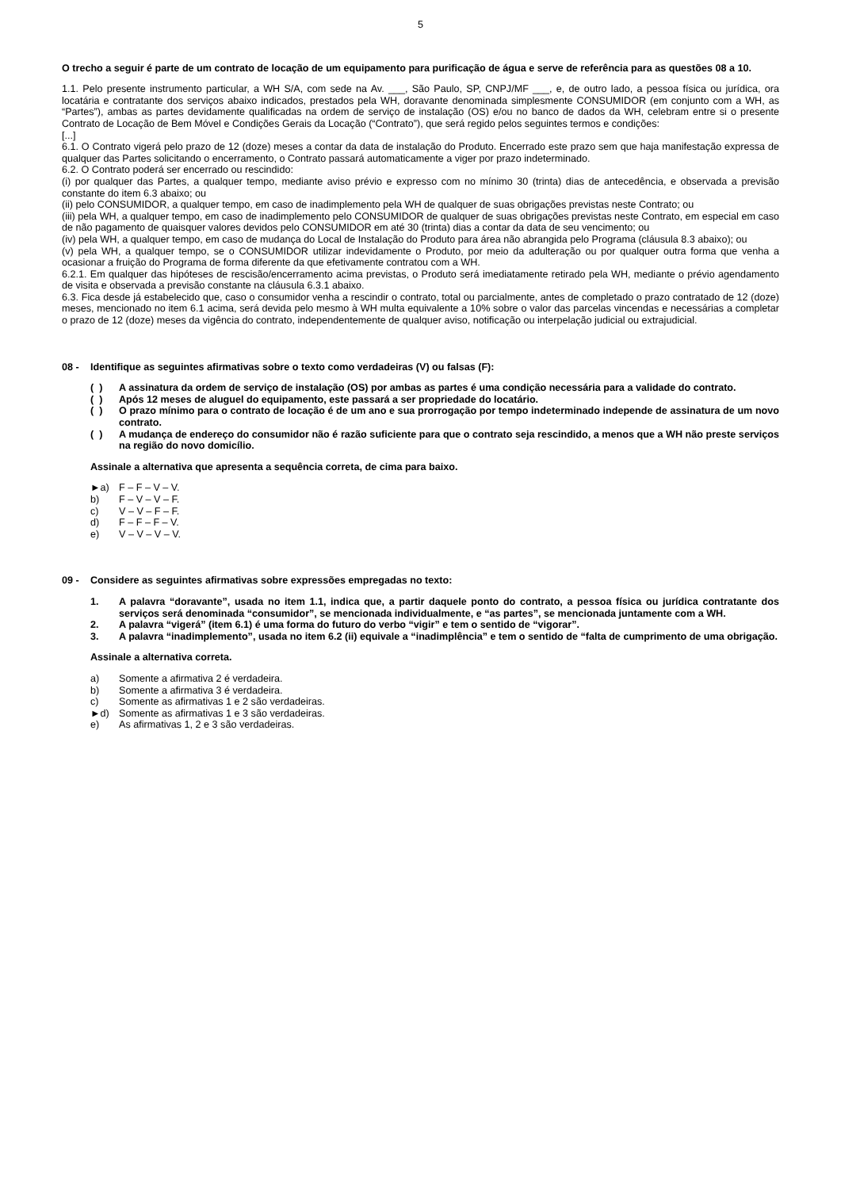5
O trecho a seguir é parte de um contrato de locação de um equipamento para purificação de água e serve de referência para as questões 08 a 10.
1.1. Pelo presente instrumento particular, a WH S/A, com sede na Av. ___, São Paulo, SP, CNPJ/MF ___, e, de outro lado, a pessoa física ou jurídica, ora locatária e contratante dos serviços abaixo indicados, prestados pela WH, doravante denominada simplesmente CONSUMIDOR (em conjunto com a WH, as “Partes”), ambas as partes devidamente qualificadas na ordem de serviço de instalação (OS) e/ou no banco de dados da WH, celebram entre si o presente Contrato de Locação de Bem Móvel e Condições Gerais da Locação (“Contrato”), que será regido pelos seguintes termos e condições:
[...]
6.1. O Contrato vigerá pelo prazo de 12 (doze) meses a contar da data de instalação do Produto. Encerrado este prazo sem que haja manifestação expressa de qualquer das Partes solicitando o encerramento, o Contrato passará automaticamente a viger por prazo indeterminado.
6.2. O Contrato poderá ser encerrado ou rescindido:
(i) por qualquer das Partes, a qualquer tempo, mediante aviso prévio e expresso com no mínimo 30 (trinta) dias de antecedência, e observada a previsão constante do item 6.3 abaixo; ou
(ii) pelo CONSUMIDOR, a qualquer tempo, em caso de inadimplemento pela WH de qualquer de suas obrigações previstas neste Contrato; ou
(iii) pela WH, a qualquer tempo, em caso de inadimplemento pelo CONSUMIDOR de qualquer de suas obrigações previstas neste Contrato, em especial em caso de não pagamento de quaisquer valores devidos pelo CONSUMIDOR em até 30 (trinta) dias a contar da data de seu vencimento; ou
(iv) pela WH, a qualquer tempo, em caso de mudança do Local de Instalação do Produto para área não abrangida pelo Programa (cláusula 8.3 abaixo); ou
(v) pela WH, a qualquer tempo, se o CONSUMIDOR utilizar indevidamente o Produto, por meio da adulteração ou por qualquer outra forma que venha a ocasionar a fruição do Programa de forma diferente da que efetivamente contratou com a WH.
6.2.1. Em qualquer das hipóteses de rescisão/encerramento acima previstas, o Produto será imediatamente retirado pela WH, mediante o prévio agendamento de visita e observada a previsão constante na cláusula 6.3.1 abaixo.
6.3. Fica desde já estabelecido que, caso o consumidor venha a rescindir o contrato, total ou parcialmente, antes de completado o prazo contratado de 12 (doze) meses, mencionado no item 6.1 acima, será devida pelo mesmo à WH multa equivalente a 10% sobre o valor das parcelas vincendas e necessárias a completar o prazo de 12 (doze) meses da vigência do contrato, independentemente de qualquer aviso, notificação ou interpelação judicial ou extrajudicial.
08 - Identifique as seguintes afirmativas sobre o texto como verdadeiras (V) ou falsas (F):
( ) A assinatura da ordem de serviço de instalação (OS) por ambas as partes é uma condição necessária para a validade do contrato.
( ) Após 12 meses de aluguel do equipamento, este passará a ser propriedade do locatário.
( ) O prazo mínimo para o contrato de locação é de um ano e sua prorrogação por tempo indeterminado independe de assinatura de um novo contrato.
( ) A mudança de endereço do consumidor não é razão suficiente para que o contrato seja rescindido, a menos que a WH não preste serviços na região do novo domicílio.
Assinale a alternativa que apresenta a sequência correta, de cima para baixo.
►a) F – F – V – V.
b) F – V – V – F.
c) V – V – F – F.
d) F – F – F – V.
e) V – V – V – V.
09 - Considere as seguintes afirmativas sobre expressões empregadas no texto:
1. A palavra “doravante”, usada no item 1.1, indica que, a partir daquele ponto do contrato, a pessoa física ou jurídica contratante dos serviços será denominada “consumidor”, se mencionada individualmente, e “as partes”, se mencionada juntamente com a WH.
2. A palavra “vigerá” (item 6.1) é uma forma do futuro do verbo “vigir” e tem o sentido de “vigorar”.
3. A palavra “inadimplemento”, usada no item 6.2 (ii) equivale a “inadimplência” e tem o sentido de “falta de cumprimento de uma obrigação.
Assinale a alternativa correta.
a) Somente a afirmativa 2 é verdadeira.
b) Somente a afirmativa 3 é verdadeira.
c) Somente as afirmativas 1 e 2 são verdadeiras.
►d) Somente as afirmativas 1 e 3 são verdadeiras.
e) As afirmativas 1, 2 e 3 são verdadeiras.